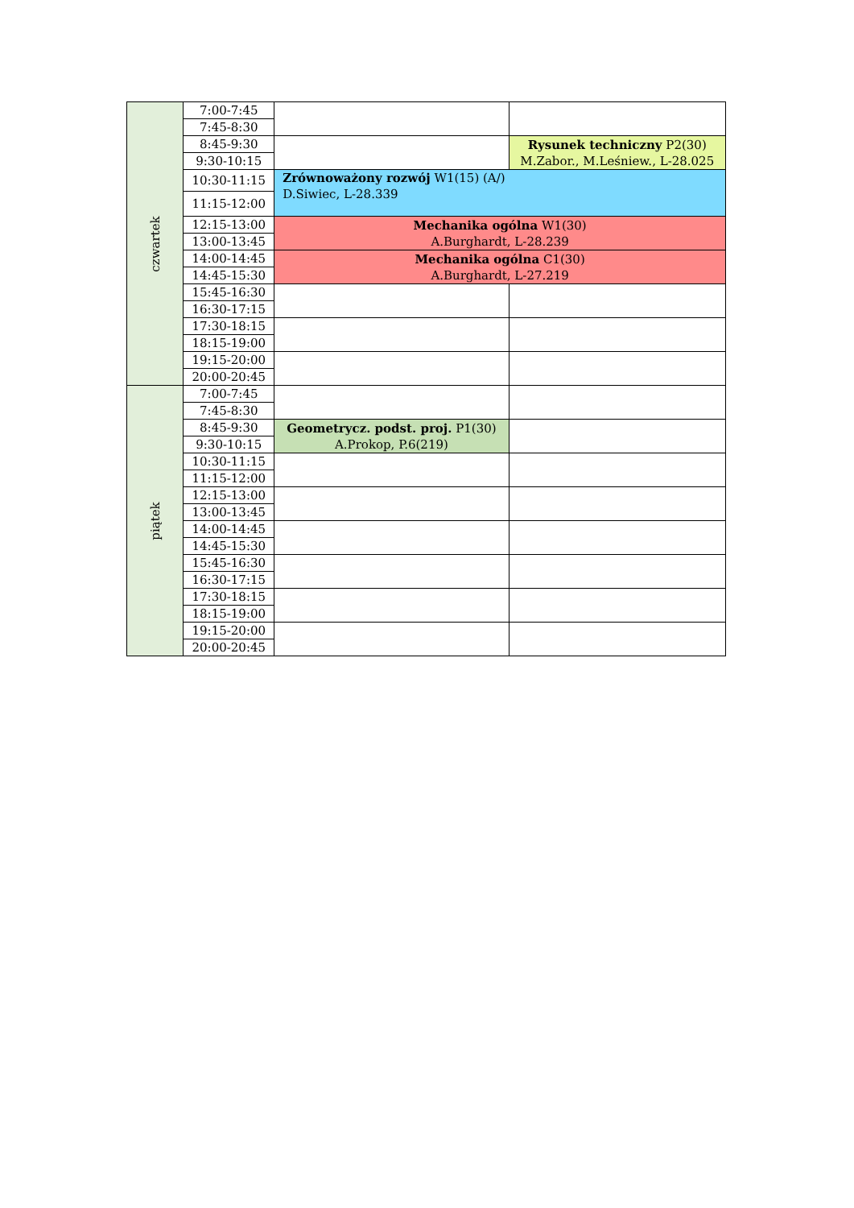| czwartek | 7:00-7:45 | | |
| | 7:45-8:30 | | |
| | 8:45-9:30 | | Rysunek techniczny P2(30) M.Zabor., M.Leśniew., L-28.025 |
| | 9:30-10:15 | | |
| | 10:30-11:15 | Zrównoważony rozwój W1(15) (A/) D.Siwiec, L-28.339 | |
| | 11:15-12:00 | | |
| | 12:15-13:00 | Mechanika ogólna W1(30) A.Burghardt, L-28.239 | |
| | 13:00-13:45 | | |
| | 14:00-14:45 | Mechanika ogólna C1(30) A.Burghardt, L-27.219 | |
| | 14:45-15:30 | | |
| | 15:45-16:30 | | |
| | 16:30-17:15 | | |
| | 17:30-18:15 | | |
| | 18:15-19:00 | | |
| | 19:15-20:00 | | |
| | 20:00-20:45 | | |
| piątek | 7:00-7:45 | | |
| | 7:45-8:30 | | |
| | 8:45-9:30 | Geometrycz. podst. proj. P1(30) A.Prokop, P.6(219) | |
| | 9:30-10:15 | | |
| | 10:30-11:15 | | |
| | 11:15-12:00 | | |
| | 12:15-13:00 | | |
| | 13:00-13:45 | | |
| | 14:00-14:45 | | |
| | 14:45-15:30 | | |
| | 15:45-16:30 | | |
| | 16:30-17:15 | | |
| | 17:30-18:15 | | |
| | 18:15-19:00 | | |
| | 19:15-20:00 | | |
| | 20:00-20:45 | | |